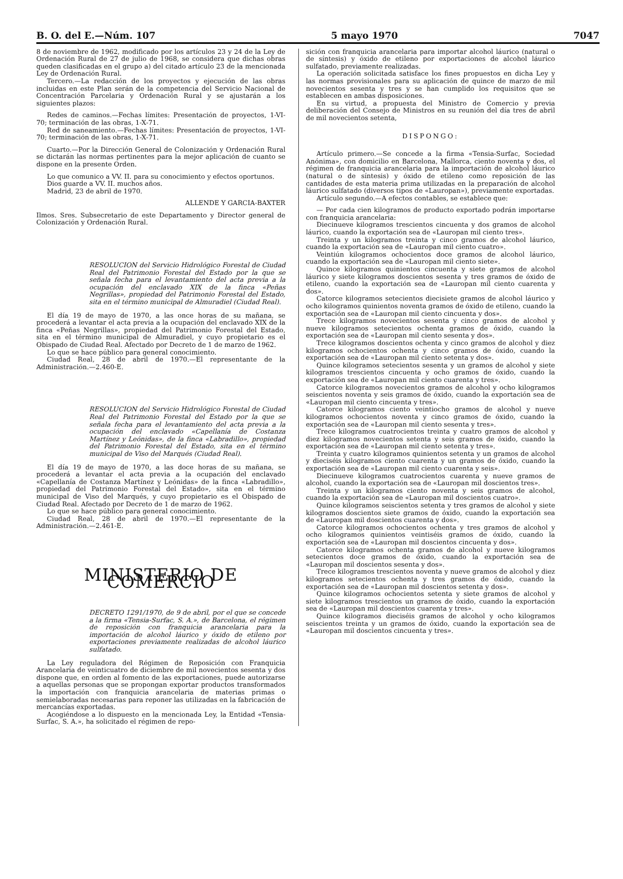B. O. del E.—Núm. 107 5 mayo 1970 7047
8 de noviembre de 1962, modificado por los artículos 23 y 24 de la Ley de Ordenación Rural de 27 de julio de 1968, se considera que dichas obras queden clasificadas en el grupo a) del citado artículo 23 de la mencionada Ley de Ordenación Rural.
Tercero.—La redacción de los proyectos y ejecución de las obras incluidas en este Plan serán de la competencia del Servicio Nacional de Concentración Parcelaria y Ordenación Rural y se ajustarán a los siguientes plazos:
Redes de caminos.—Fechas límites: Presentación de proyectos, 1-VI-70; terminación de las obras, 1-X-71.
Red de saneamiento.—Fechas límites: Presentación de proyectos, 1-VI-70; terminación de las obras, 1-X-71.
Cuarto.—Por la Dirección General de Colonización y Ordenación Rural se dictarán las normas pertinentes para la mejor aplicación de cuanto se dispone en la presente Orden.
Lo que comunico a VV. II. para su conocimiento y efectos oportunos.
Dios guarde a VV. II. muchos años.
Madrid, 23 de abril de 1970.
ALLENDE Y GARCIA-BAXTER
Ilmos. Sres. Subsecretario de este Departamento y Director general de Colonización y Ordenación Rural.
RESOLUCION del Servicio Hidrológico Forestal de Ciudad Real del Patrimonio Forestal del Estado por la que se señala fecha para el levantamiento del acta previa a la ocupación del enclavado XIX de la finca «Peñas Negrillas», propiedad del Patrimonio Forestal del Estado, sita en el término municipal de Almuradiel (Ciudad Real).
El día 19 de mayo de 1970, a las once horas de su mañana, se procederá a levantar el acta previa a la ocupación del enclavado XIX de la finca «Peñas Negrillas», propiedad del Patrimonio Forestal del Estado, sita en el término municipal de Almuradiel, y cuyo propietario es el Obispado de Ciudad Real. Afectado por Decreto de 1 de marzo de 1962.
Lo que se hace público para general conocimiento.
Ciudad Real, 28 de abril de 1970.—El representante de la Administración.—2.460-E.
RESOLUCION del Servicio Hidrológico Forestal de Ciudad Real del Patrimonio Forestal del Estado por la que se señala fecha para el levantamiento del acta previa a la ocupación del enclavado «Capellanía de Costanza Martínez y Leónidas», de la finca «Labradillo», propiedad del Patrimonio Forestal del Estado, sita en el término municipal de Viso del Marqués (Ciudad Real).
El día 19 de mayo de 1970, a las doce horas de su mañana, se procederá a levantar el acta previa a la ocupación del enclavado «Capellanía de Costanza Martínez y Leónidas» de la finca «Labradillo», propiedad del Patrimonio Forestal del Estado», sita en el término municipal de Viso del Marqués, y cuyo propietario es el Obispado de Ciudad Real. Afectado por Decreto de 1 de marzo de 1962.
Lo que se hace público para general conocimiento.
Ciudad Real, 28 de abril de 1970.—El representante de la Administración.—2.461-E.
MINISTERIO DE COMERCIO
DECRETO 1291/1970, de 9 de abril, por el que se concede a la firma «Tensia-Surfac, S. A.», de Barcelona, el régimen de reposición con franquicia arancelaria para la importación de alcohol láurico y óxido de etileno por exportaciones previamente realizadas de alcohol láurico sulfatado.
La Ley reguladora del Régimen de Reposición con Franquicia Arancelaria de veinticuatro de diciembre de mil novecientos sesenta y dos dispone que, en orden al fomento de las exportaciones, puede autorizarse a aquellas personas que se propongan exportar productos transformados la importación con franquicia arancelaria de materias primas o semielaboradas necesarias para reponer las utilizadas en la fabricación de mercancías exportadas.
Acogiéndose a lo dispuesto en la mencionada Ley, la Entidad «Tensia-Surfac, S. A.», ha solicitado el régimen de repo-
sición con franquicia arancelaria para importar alcohol láurico (natural o de síntesis) y óxido de etileno por exportaciones de alcohol láurico sulfatado, previamente realizadas.
La operación solicitada satisface los fines propuestos en dicha Ley y las normas provisionales para su aplicación de quince de marzo de mil novecientos sesenta y tres y se han cumplido los requisitos que se establecen en ambas disposiciones.
En su virtud, a propuesta del Ministro de Comercio y previa deliberación del Consejo de Ministros en su reunión del día tres de abril de mil novecientos setenta,
DISPONGO:
Artículo primero.—Se concede a la firma «Tensia-Surfac, Sociedad Anónima», con domicilio en Barcelona, Mallorca, ciento noventa y dos, el régimen de franquicia arancelaria para la importación de alcohol láurico (natural o de síntesis) y óxido de etileno como reposición de las cantidades de esta materia prima utilizadas en la preparación de alcohol láurico sulfatado (diversos tipos de «Lauropan»), previamente exportadas.
Artículo segundo.—A efectos contables, se establece que:
— Por cada cien kilogramos de producto exportado podrán importarse con franquicia arancelaria:
Diecinueve kilogramos trescientos cincuenta y dos gramos de alcohol láurico, cuando la exportación sea de «Lauropan mil ciento tres».
Treinta y un kilogramos treinta y cinco gramos de alcohol láurico, cuando la exportación sea de «Lauropan mil ciento cuatro».
Veintiún kilogramos ochocientos doce gramos de alcohol láurico, cuando la exportación sea de «Lauropan mil ciento siete».
Quince kilogramos quinientos cincuenta y siete gramos de alcohol láurico y siete kilogramos doscientos sesenta y tres gramos de óxido de etileno, cuando la exportación sea de «Lauropan mil ciento cuarenta y dos».
Catorce kilogramos setecientos diecisiete gramos de alcohol láurico y ocho kilogramos quinientos noventa gramos de óxido de etileno, cuando la exportación sea de «Lauropan mil ciento cincuenta y dos».
Trece kilogramos novecientos sesenta y cinco gramos de alcohol y nueve kilogramos setecientos ochenta gramos de óxido, cuando la exportación sea de «Lauropan mil ciento sesenta y dos».
Trece kilogramos doscientos ochenta y cinco gramos de alcohol y diez kilogramos ochocientos ochenta y cinco gramos de óxido, cuando la exportación sea de «Lauropan mil ciento setenta y dos».
Quince kilogramos setecientos sesenta y un gramos de alcohol y siete kilogramos trescientos cincuenta y ocho gramos de óxido, cuando la exportación sea de «Lauropan mil ciento cuarenta y tres».
Catorce kilogramos novecientos gramos de alcohol y ocho kilogramos seiscientos noventa y seis gramos de óxido, cuando la exportación sea de «Lauropan mil ciento cincuenta y tres».
Catorce kilogramos ciento veintiocho gramos de alcohol y nueve kilogramos ochocientos noventa y cinco gramos de óxido, cuando la exportación sea de «Lauropan mil ciento sesenta y tres».
Trece kilogramos cuatrocientos treinta y cuatro gramos de alcohol y diez kilogramos novecientos setenta y seis gramos de óxido, cuando la exportación sea de «Lauropan mil ciento setenta y tres».
Treinta y cuatro kilogramos quinientos setenta y un gramos de alcohol y dieciséis kilogramos ciento cuarenta y un gramos de óxido, cuando la exportación sea de «Lauropan mil ciento cuarenta y seis».
Diecinueve kilogramos cuatrocientos cuarenta y nueve gramos de alcohol, cuando la exportación sea de «Lauropan mil doscientos tres».
Treinta y un kilogramos ciento noventa y seis gramos de alcohol, cuando la exportación sea de «Lauropan mil doscientos cuatro».
Quince kilogramos seiscientos setenta y tres gramos de alcohol y siete kilogramos doscientos siete gramos de óxido, cuando la exportación sea de «Lauropan mil doscientos cuarenta y dos».
Catorce kilogramos ochocientos ochenta y tres gramos de alcohol y ocho kilogramos quinientos veintiséis gramos de óxido, cuando la exportación sea de «Lauropan mil doscientos cincuenta y dos».
Catorce kilogramos ochenta gramos de alcohol y nueve kilogramos setecientos doce gramos de óxido, cuando la exportación sea de «Lauropan mil doscientos sesenta y dos».
Trece kilogramos trescientos noventa y nueve gramos de alcohol y diez kilogramos setecientos ochenta y tres gramos de óxido, cuando la exportación sea de «Lauropan mil doscientos setenta y dos».
Quince kilogramos ochocientos setenta y siete gramos de alcohol y siete kilogramos trescientos un gramos de óxido, cuando la exportación sea de «Lauropan mil doscientos cuarenta y tres».
Quince kilogramos dieciséis gramos de alcohol y ocho kilogramos seiscientos treinta y un gramos de óxido, cuando la exportación sea de «Lauropan mil doscientos cincuenta y tres».